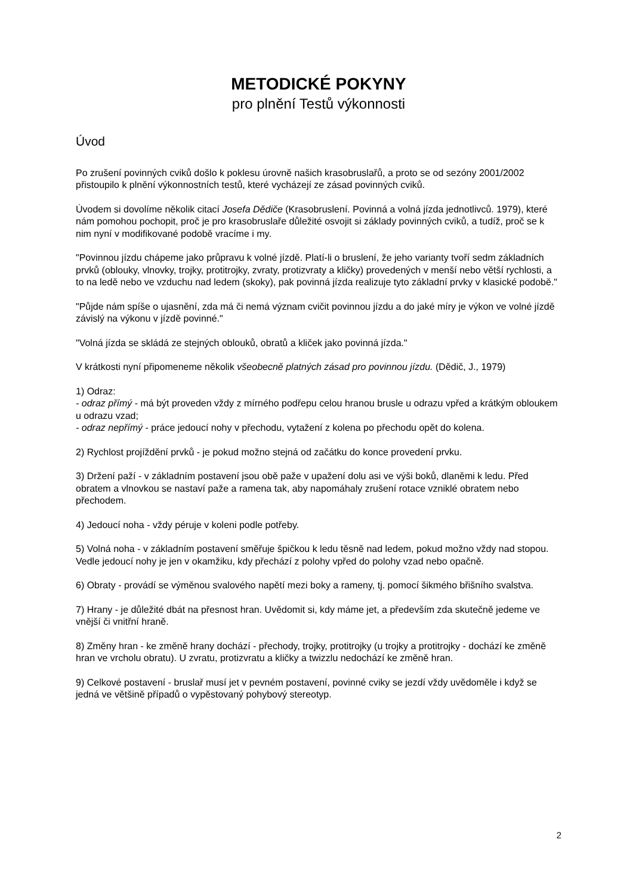METODICKÉ POKYNY
pro plnění Testů výkonnosti
Úvod
Po zrušení povinných cviků došlo k poklesu úrovně našich krasobruslařů, a proto se od sezóny 2001/2002 přistoupilo k plnění výkonnostních testů, které vycházejí ze zásad povinných cviků.
Úvodem si dovolíme několik citací Josefa Dědiče (Krasobruslení. Povinná a volná jízda jednotlivců. 1979), které nám pomohou pochopit, proč je pro krasobruslaře důležité osvojit si základy povinných cviků, a tudíž, proč se k nim nyní v modifikované podobě vracíme i my.
"Povinnou jízdu chápeme jako průpravu k volné jízdě. Platí-li o bruslení, že jeho varianty tvoří sedm základních prvků (oblouky, vlnovky, trojky, protitrojky, zvraty, protizvraty a kličky) provedených v menší nebo větší rychlosti, a to na ledě nebo ve vzduchu nad ledem (skoky), pak povinná jízda realizuje tyto základní prvky v klasické podobě."
"Půjde nám spíše o ujasnění, zda má či nemá význam cvičit povinnou jízdu a do jaké míry je výkon ve volné jízdě závislý na výkonu v jízdě povinné."
"Volná jízda se skládá ze stejných oblouků, obratů a kliček jako povinná jízda."
V krátkosti nyní připomeneme několik všeobecně platných zásad pro povinnou jízdu. (Dědič, J., 1979)
1) Odraz:
- odraz přímý - má být proveden vždy z mírného podřepu celou hranou brusle u odrazu vpřed a krátkým obloukem u odrazu vzad;
- odraz nepřímý - práce jedoucí nohy v přechodu, vytažení z kolena po přechodu opět do kolena.
2) Rychlost projíždění prvků - je pokud možno stejná od začátku do konce provedení prvku.
3) Držení paží - v základním postavení jsou obě paže v upažení dolu asi ve výši boků, dlaněmi k ledu. Před obratem a vlnovkou se nastaví paže a ramena tak, aby napomáhaly zrušení rotace vzniklé obratem nebo přechodem.
4) Jedoucí noha - vždy péruje v koleni podle potřeby.
5) Volná noha - v základním postavení směřuje špičkou k ledu těsně nad ledem, pokud možno vždy nad stopou. Vedle jedoucí nohy je jen v okamžiku, kdy přechází z polohy vpřed do polohy vzad nebo opačně.
6) Obraty - provádí se výměnou svalového napětí mezi boky a rameny, tj. pomocí šikmého břišního svalstva.
7) Hrany - je důležité dbát na přesnost hran. Uvědomit si, kdy máme jet, a především zda skutečně jedeme ve vnější či vnitřní hraně.
8) Změny hran - ke změně hrany dochází - přechody, trojky, protitrojky (u trojky a protitrojky - dochází ke změně hran ve vrcholu obratu). U zvratu, protizvratu a kličky a twizzlu nedochází ke změně hran.
9) Celkové postavení - bruslař musí jet v pevném postavení, povinné cviky se jezdí vždy uvědoměle i když se jedná ve většině případů o vypěstovaný pohybový stereotyp.
2